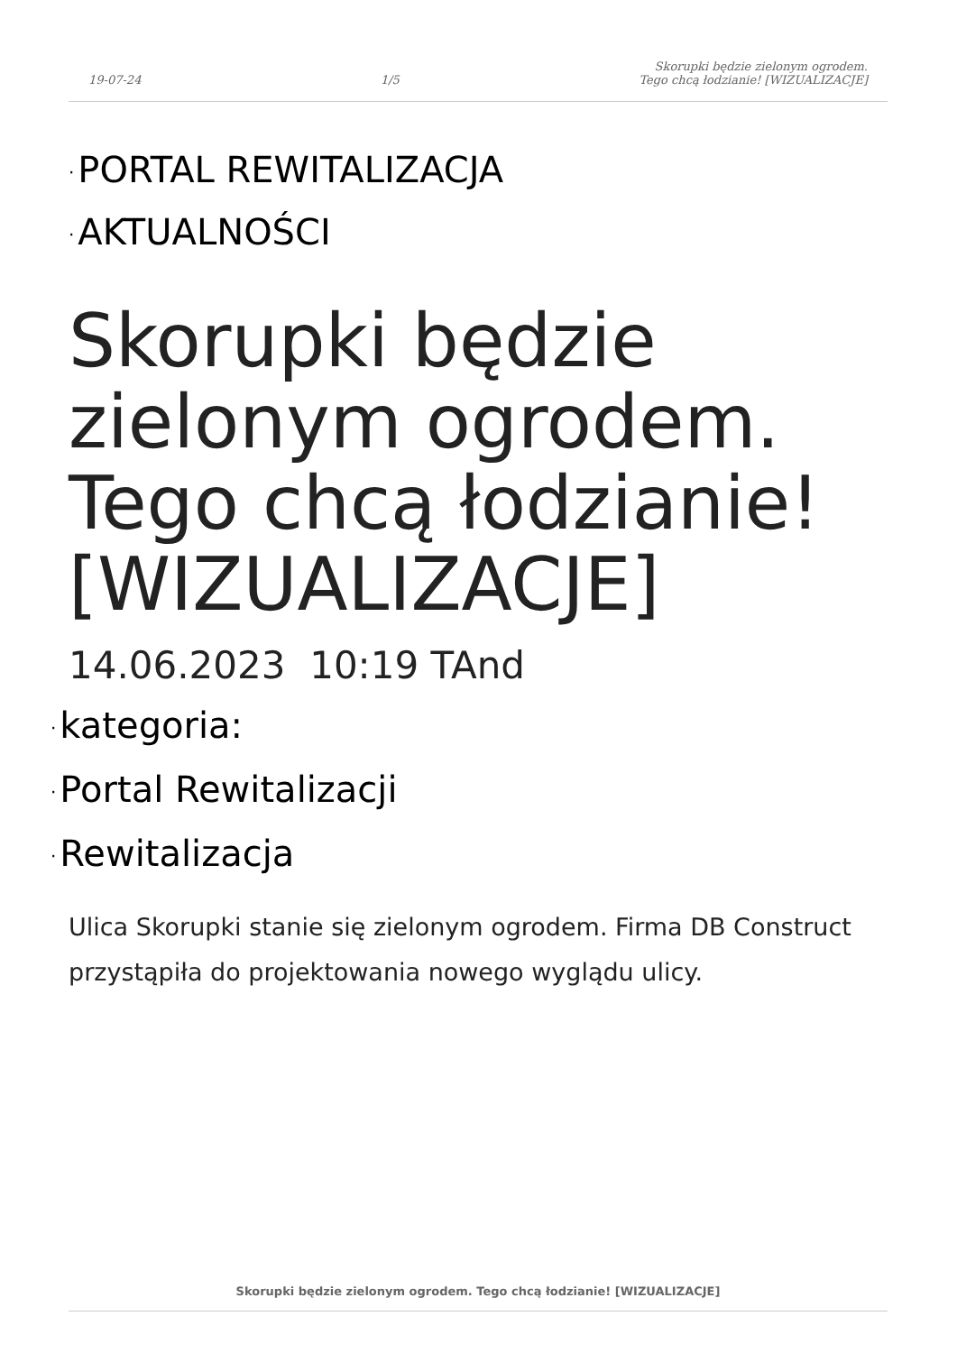19-07-24
1/5
Skorupki będzie zielonym ogrodem.
Tego chcą łodzianie! [WIZUALIZACJE]
· PORTAL REWITALIZACJA
· AKTUALNOŚCI
Skorupki będzie zielonym ogrodem. Tego chcą łodzianie! [WIZUALIZACJE]
14.06.2023 10:19 TAnd
· kategoria:
· Portal Rewitalizacji
· Rewitalizacja
Ulica Skorupki stanie się zielonym ogrodem. Firma DB Construct przystąpiła do projektowania nowego wyglądu ulicy.
Skorupki będzie zielonym ogrodem. Tego chcą łodzianie! [WIZUALIZACJE]